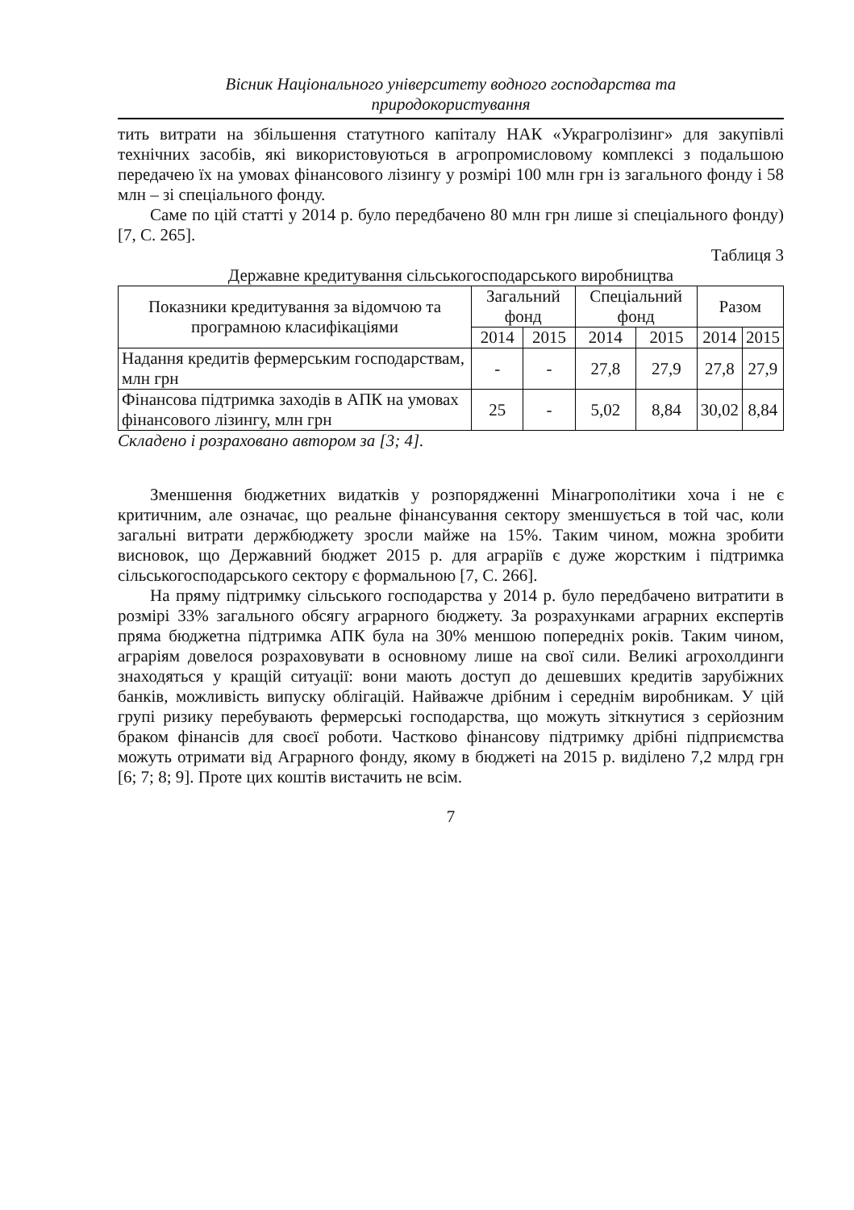Вісник Національного університету водного господарства та
природокористування
тить витрати на збільшення статутного капіталу НАК «Украгролізинг» для закупівлі технічних засобів, які використовуються в агропромисловому комплексі з подальшою передачею їх на умовах фінансового лізингу у розмірі 100 млн грн із загального фонду і 58 млн – зі спеціального фонду.
Саме по цій статті у 2014 р. було передбачено 80 млн грн лише зі спеціального фонду) [7, С. 265].
Таблиця 3
Державне кредитування сільськогосподарського виробництва
| Показники кредитування за відомчою та програмною класифікаціями | Загальний фонд | | Спеціальний фонд | | Разом | |
| --- | --- | --- | --- | --- | --- | --- |
| | 2014 | 2015 | 2014 | 2015 | 2014 | 2015 |
| Надання кредитів фермерським господарствам, млн грн | - | - | 27,8 | 27,9 | 27,8 | 27,9 |
| Фінансова підтримка заходів в АПК на умовах фінансового лізингу, млн грн | 25 | - | 5,02 | 8,84 | 30,02 | 8,84 |
Складено і розраховано автором за [3; 4].
Зменшення бюджетних видатків у розпорядженні Мінагрополітики хоча і не є критичним, але означає, що реальне фінансування сектору зменшується в той час, коли загальні витрати держбюджету зросли майже на 15%. Таким чином, можна зробити висновок, що Державний бюджет 2015 р. для аграріїв є дуже жорстким і підтримка сільськогосподарського сектору є формальною [7, С. 266].
На пряму підтримку сільського господарства у 2014 р. було передбачено витратити в розмірі 33% загального обсягу аграрного бюджету. За розрахунками аграрних експертів пряма бюджетна підтримка АПК була на 30% меншою попередніх років. Таким чином, аграріям довелося розраховувати в основному лише на свої сили. Великі агрохолдинги знаходяться у кращій ситуації: вони мають доступ до дешевших кредитів зарубіжних банків, можливість випуску облігацій. Найважче дрібним і середнім виробникам. У цій групі ризику перебувають фермерські господарства, що можуть зіткнутися з серйозним браком фінансів для своєї роботи. Частково фінансову підтримку дрібні підприємства можуть отримати від Аграрного фонду, якому в бюджеті на 2015 р. виділено 7,2 млрд грн [6; 7; 8; 9]. Проте цих коштів вистачить не всім.
7